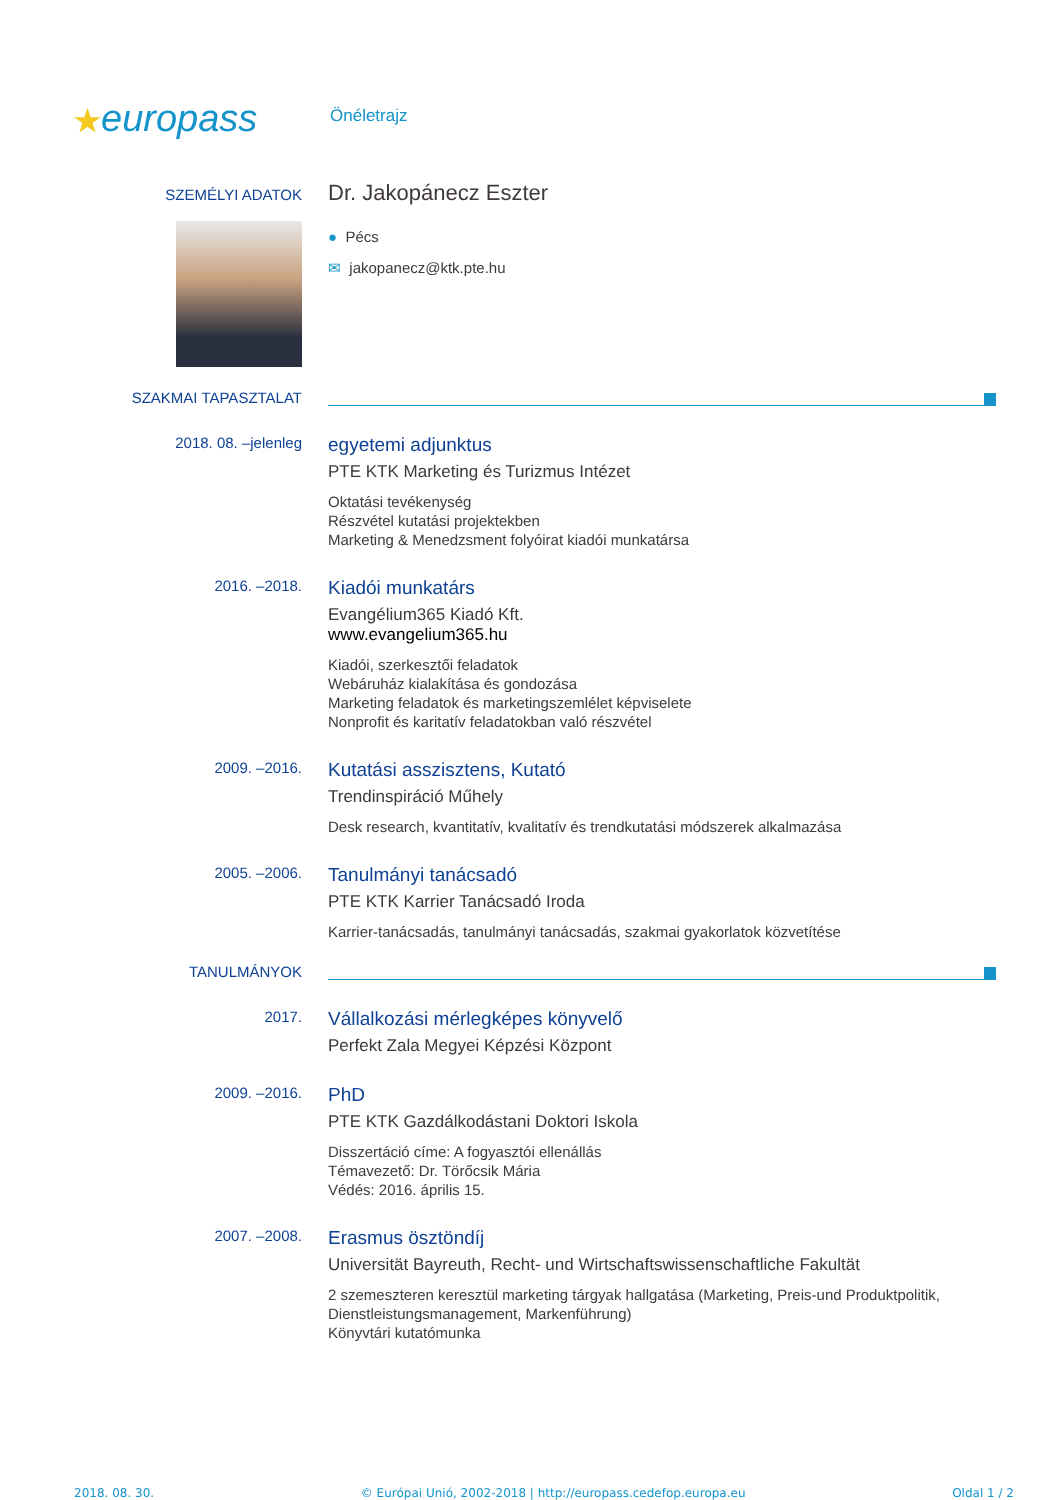★europass
Önéletrajz
SZEMÉLYI ADATOK
Dr. Jakopánecz Eszter
● Pécs
✉ jakopanecz@ktk.pte.hu
SZAKMAI TAPASZTALAT
2018. 08. –jelenleg
egyetemi adjunktus
PTE KTK Marketing és Turizmus Intézet
Oktatási tevékenység
Részvétel kutatási projektekben
Marketing & Menedzsment folyóirat kiadói munkatársa
2016. –2018.
Kiadói munkatárs
Evangélium365 Kiadó Kft.
www.evangelium365.hu
Kiadói, szerkesztői feladatok
Webáruház kialakítása és gondozása
Marketing feladatok és marketingszemlélet képviselete
Nonprofit és karitatív feladatokban való részvétel
2009. –2016.
Kutatási asszisztens, Kutató
Trendinspiráció Műhely
Desk research, kvantitatív, kvalitatív és trendkutatási módszerek alkalmazása
2005. –2006.
Tanulmányi tanácsadó
PTE KTK Karrier Tanácsadó Iroda
Karrier-tanácsadás, tanulmányi tanácsadás, szakmai gyakorlatok közvetítése
TANULMÁNYOK
2017.
Vállalkozási mérlegképes könyvelő
Perfekt Zala Megyei Képzési Központ
2009. –2016.
PhD
PTE KTK Gazdálkodástani Doktori Iskola
Disszertáció címe: A fogyasztói ellenállás
Témavezető: Dr. Törőcsik Mária
Védés: 2016. április 15.
2007. –2008.
Erasmus ösztöndíj
Universität Bayreuth, Recht- und Wirtschaftswissenschaftliche Fakultät
2 szemeszteren keresztül marketing tárgyak hallgatása (Marketing, Preis-und Produktpolitik, Dienstleistungsmanagement, Markenführung)
Könyvtári kutatómunka
2018. 08. 30. © Európai Unió, 2002-2018 | http://europass.cedefop.europa.eu Oldal 1 / 2